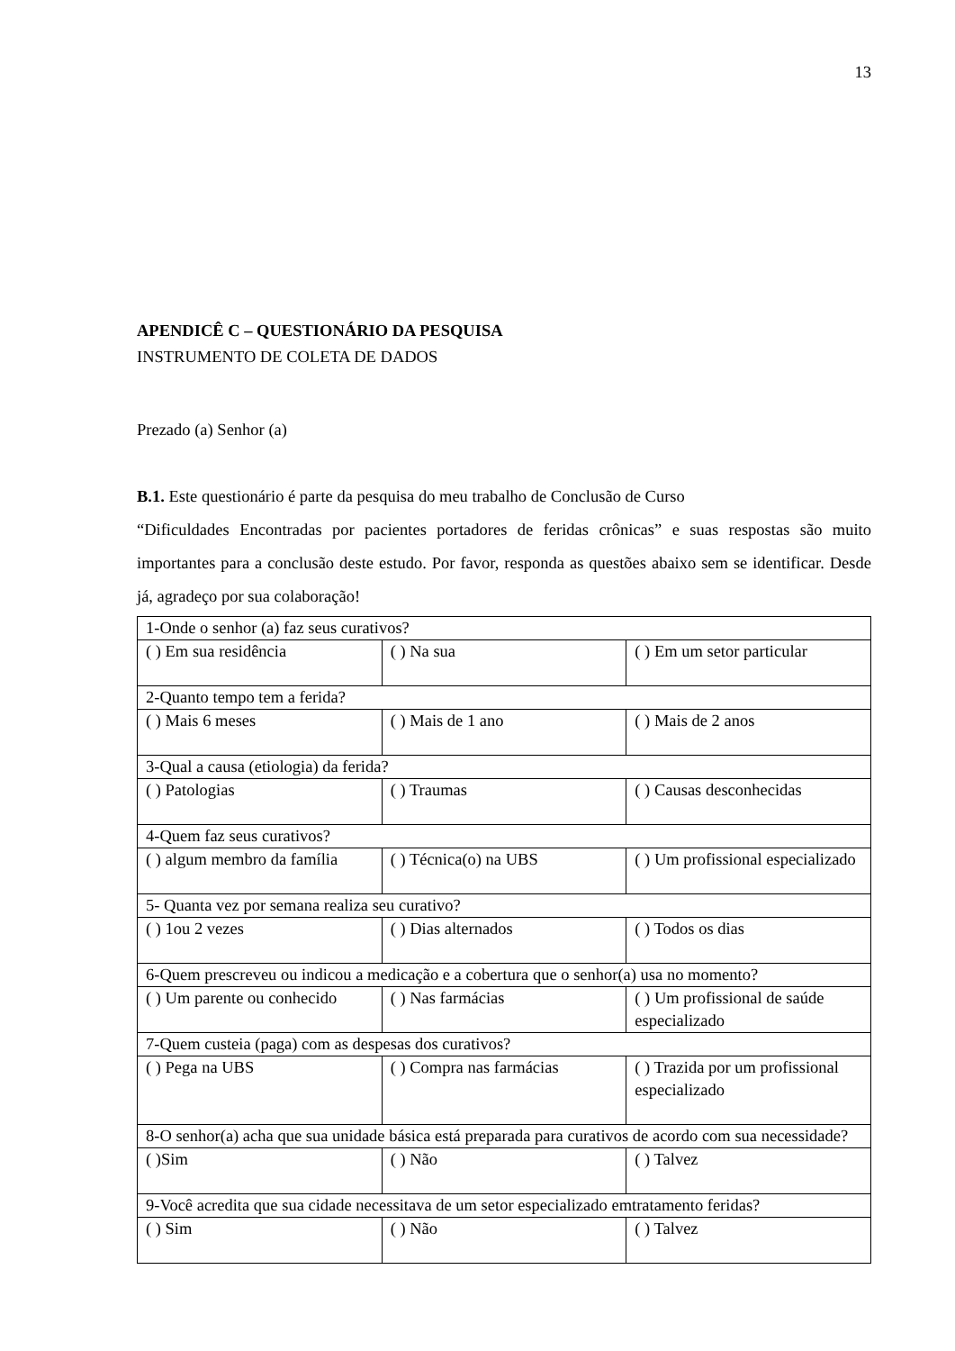13
APENDICÊ C – QUESTIONÁRIO DA PESQUISA
INSTRUMENTO DE COLETA DE DADOS
Prezado (a) Senhor (a)
B.1. Este questionário é parte da pesquisa do meu trabalho de Conclusão de Curso
“Dificuldades Encontradas por pacientes portadores de feridas crônicas” e suas respostas são muito importantes para a conclusão deste estudo. Por favor, responda as questões abaixo sem se identificar. Desde já, agradeço por sua colaboração!
| 1-Onde o senhor (a) faz seus curativos? | | |
| ( ) Em sua residência | ( ) Na sua | ( ) Em um setor particular |
| 2-Quanto tempo tem a ferida? | | |
| ( ) Mais 6 meses | ( ) Mais de 1 ano | ( ) Mais de 2 anos |
| 3-Qual a causa (etiologia) da ferida? | | |
| ( ) Patologias | ( ) Traumas | ( ) Causas desconhecidas |
| 4-Quem faz seus curativos? | | |
| ( ) algum membro da família | ( ) Técnica(o) na UBS | ( ) Um profissional especializado |
| 5- Quanta vez por semana realiza seu curativo? | | |
| ( ) 1ou 2 vezes | ( ) Dias alternados | ( ) Todos os dias |
| 6-Quem prescreveu ou indicou a medicação e a cobertura que o senhor(a) usa no momento? | | |
| ( ) Um parente ou conhecido | ( ) Nas farmácias | ( ) Um profissional de saúde especializado |
| 7-Quem custeia (paga) com as despesas dos curativos? | | |
| ( ) Pega na UBS | ( ) Compra nas farmácias | ( ) Trazida por um profissional especializado |
| 8-O senhor(a) acha que sua unidade básica está preparada para curativos de acordo com sua necessidade? | | |
| ( )Sim | ( ) Não | ( ) Talvez |
| 9-Você acredita que sua cidade necessitava de um setor especializado emtratamento feridas? | | |
| ( ) Sim | ( ) Não | ( ) Talvez |